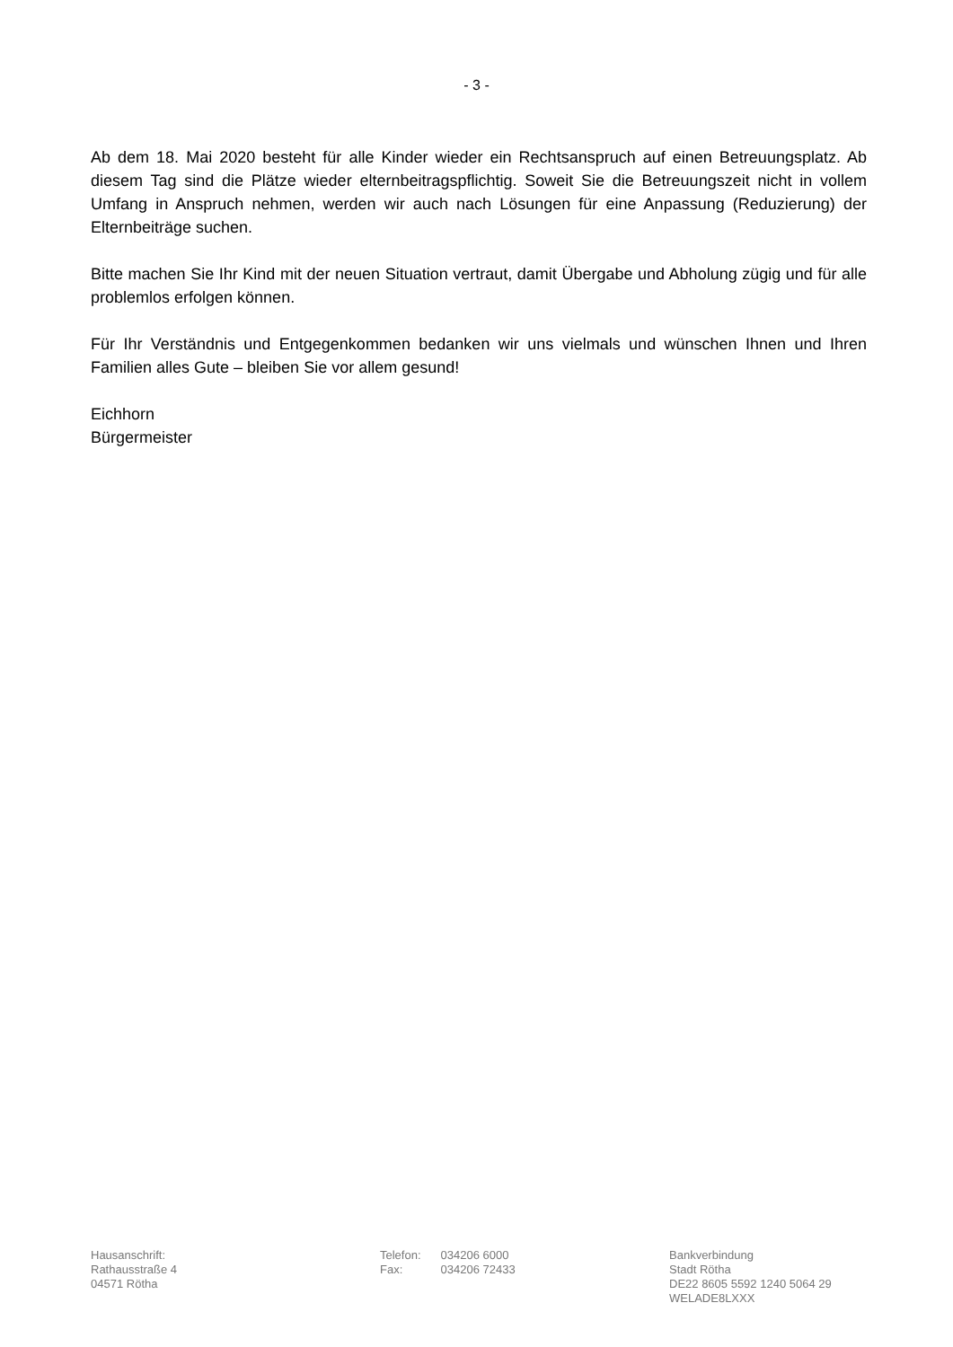- 3 -
Ab dem 18. Mai 2020 besteht für alle Kinder wieder ein Rechtsanspruch auf einen Betreuungsplatz. Ab diesem Tag sind die Plätze wieder elternbeitragspflichtig. Soweit Sie die Betreuungszeit nicht in vollem Umfang in Anspruch nehmen, werden wir auch nach Lösungen für eine Anpassung (Reduzierung) der Elternbeiträge suchen.
Bitte machen Sie Ihr Kind mit der neuen Situation vertraut, damit Übergabe und Abholung zügig und für alle problemlos erfolgen können.
Für Ihr Verständnis und Entgegenkommen bedanken wir uns vielmals und wünschen Ihnen und Ihren Familien alles Gute – bleiben Sie vor allem gesund!
Eichhorn
Bürgermeister
Hausanschrift:
Rathausstraße 4
04571 Rötha
Telefon: 034206 6000
Fax: 034206 72433
Bankverbindung
Stadt Rötha
DE22 8605 5592 1240 5064 29
WELADE8LXXX